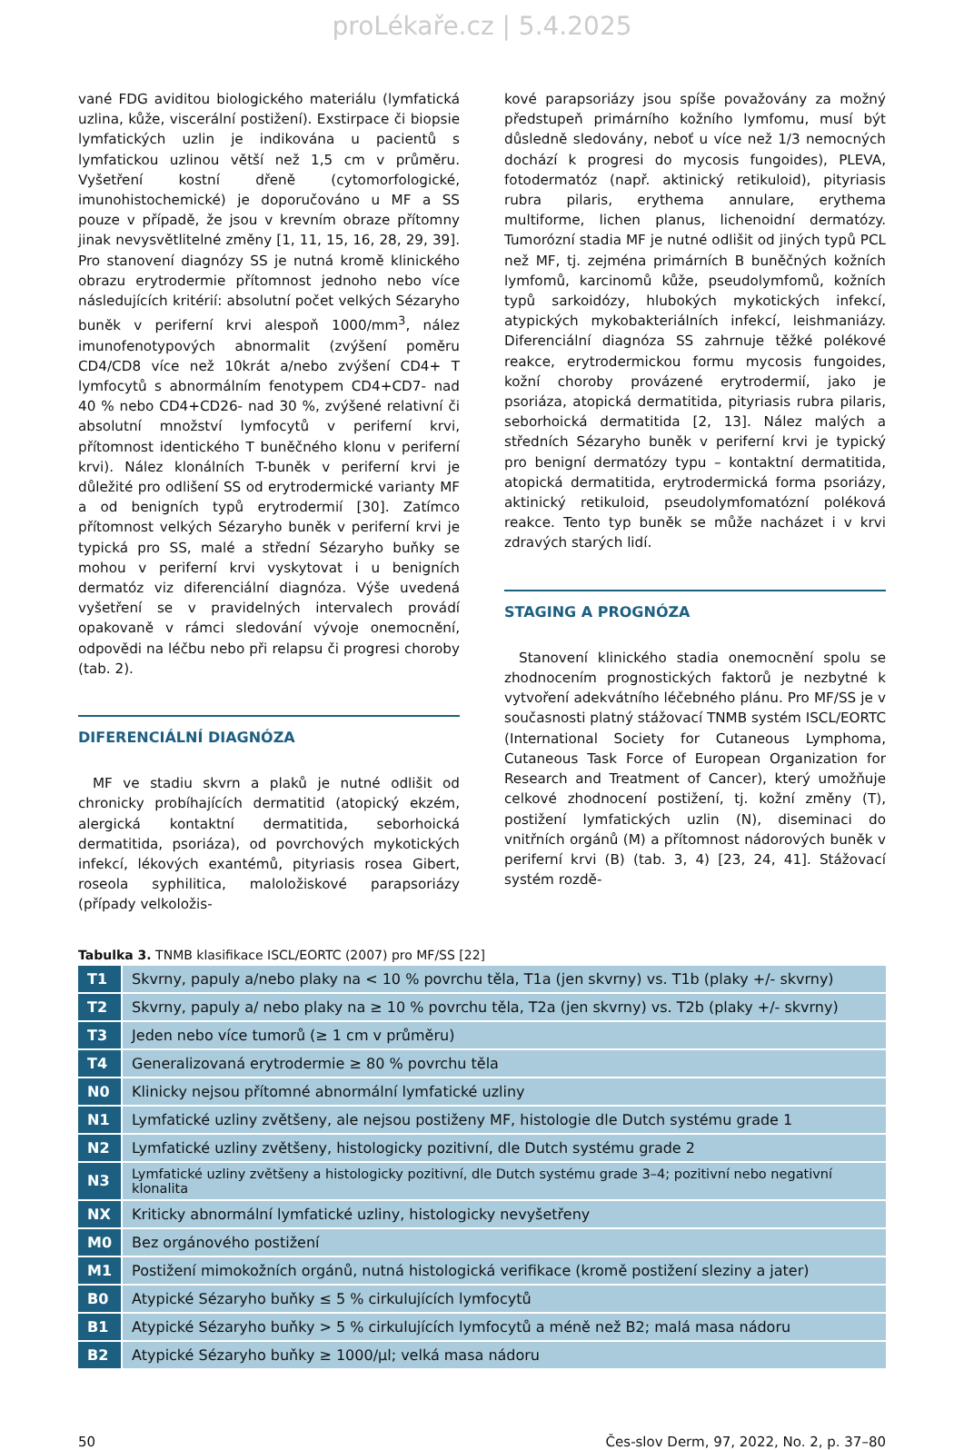proLékaře.cz | 5.4.2025
vané FDG aviditou biologického materiálu (lymfatická uzlina, kůže, viscerální postižení). Exstirpace či biopsie lymfatických uzlin je indikována u pacientů s lymfatickou uzlinou větší než 1,5 cm v průměru. Vyšetření kostní dřeně (cytomorfologické, imunohistochemické) je doporučováno u MF a SS pouze v případě, že jsou v krevním obraze přítomny jinak nevysvětlitelné změny [1, 11, 15, 16, 28, 29, 39]. Pro stanovení diagnózy SS je nutná kromě klinického obrazu erytrodermie přítomnost jednoho nebo více následujících kritérií: absolutní počet velkých Sézaryho buněk v periferní krvi alespoň 1000/mm<sup>3</sup>, nález imunofenotypových abnormalit (zvýšení poměru CD4/CD8 více než 10krát a/nebo zvýšení CD4+ T lymfocytů s abnormálním fenotypem CD4+CD7- nad 40 % nebo CD4+CD26- nad 30 %, zvýšené relativní či absolutní množství lymfocytů v periferní krvi, přítomnost identického T buněčného klonu v periferní krvi). Nález klonálních T-buněk v periferní krvi je důležité pro odlišení SS od erytrodermické varianty MF a od benigních typů erytrodermií [30]. Zatímco přítomnost velkých Sézaryho buněk v periferní krvi je typická pro SS, malé a střední Sézaryho buňky se mohou v periferní krvi vyskytovat i u benigních dermatóz viz diferenciální diagnóza. Výše uvedená vyšetření se v pravidelných intervalech provádí opakovaně v rámci sledování vývoje onemocnění, odpovědi na léčbu nebo při relapsu či progresi choroby (tab. 2).
DIFERENCIÁLNÍ DIAGNÓZA
MF ve stadiu skvrn a plaků je nutné odlišit od chronicky probíhajících dermatitid (atopický ekzém, alergická kontaktní dermatitida, seborhoická dermatitida, psoriáza), od povrchových mykotických infekcí, lékových exantémů, pityriasis rosea Gibert, roseola syphilitica, maloložiskové parapsoriázy (případy velkoložis-
kové parapsoriázy jsou spíše považovány za možný předstupeň primárního kožního lymfomu, musí být důsledně sledovány, neboť u více než 1/3 nemocných dochází k progresi do mycosis fungoides), PLEVA, fotodermatóz (např. aktinický retikuloid), pityriasis rubra pilaris, erythema annulare, erythema multiforme, lichen planus, lichenoidní dermatózy. Tumorózní stadia MF je nutné odlišit od jiných typů PCL než MF, tj. zejména primárních B buněčných kožních lymfomů, karcinomů kůže, pseudolymfomů, kožních typů sarkoidózy, hlubokých mykotických infekcí, atypických mykobakteriálních infekcí, leishmaniázy. Diferenciální diagnóza SS zahrnuje těžké polékové reakce, erytrodermickou formu mycosis fungoides, kožní choroby provázené erytrodermií, jako je psoriáza, atopická dermatitida, pityriasis rubra pilaris, seborhoická dermatitida [2, 13]. Nález malých a středních Sézaryho buněk v periferní krvi je typický pro benigní dermatózy typu – kontaktní dermatitida, atopická dermatitida, erytrodermická forma psoriázy, aktinický retikuloid, pseudolymfomatózní poléková reakce. Tento typ buněk se může nacházet i v krvi zdravých starých lidí.
STAGING A PROGNÓZA
Stanovení klinického stadia onemocnění spolu se zhodnocením prognostických faktorů je nezbytné k vytvoření adekvátního léčebného plánu. Pro MF/SS je v současnosti platný stážovací TNMB systém ISCL/EORTC (International Society for Cutaneous Lymphoma, Cutaneous Task Force of European Organization for Research and Treatment of Cancer), který umožňuje celkové zhodnocení postižení, tj. kožní změny (T), postižení lymfatických uzlin (N), diseminaci do vnitřních orgánů (M) a přítomnost nádorových buněk v periferní krvi (B) (tab. 3, 4) [23, 24, 41]. Stážovací systém rozdě-
Tabulka 3. TNMB klasifikace ISCL/EORTC (2007) pro MF/SS [22]
| T1 | Skvrny, papuly a/nebo plaky na < 10 % povrchu těla, T1a (jen skvrny) vs. T1b (plaky +/- skvrny) |
| T2 | Skvrny, papuly a/ nebo plaky na ≥ 10 % povrchu těla, T2a (jen skvrny) vs. T2b (plaky +/- skvrny) |
| T3 | Jeden nebo více tumorů (≥ 1 cm v průměru) |
| T4 | Generalizovaná erytrodermie ≥ 80 % povrchu těla |
| N0 | Klinicky nejsou přítomné abnormální lymfatické uzliny |
| N1 | Lymfatické uzliny zvětšeny, ale nejsou postiženy MF, histologie dle Dutch systému grade 1 |
| N2 | Lymfatické uzliny zvětšeny, histologicky pozitivní, dle Dutch systému grade 2 |
| N3 | Lymfatické uzliny zvětšeny a histologicky pozitivní, dle Dutch systému grade 3–4; pozitivní nebo negativní klonalita |
| NX | Kriticky abnormální lymfatické uzliny, histologicky nevyšetřeny |
| M0 | Bez orgánového postižení |
| M1 | Postižení mimokožních orgánů, nutná histologická verifikace (kromě postižení sleziny a jater) |
| B0 | Atypické Sézaryho buňky ≤ 5 % cirkulujících lymfocytů |
| B1 | Atypické Sézaryho buňky > 5 % cirkulujících lymfocytů a méně než B2; malá masa nádoru |
| B2 | Atypické Sézaryho buňky ≥ 1000/μl; velká masa nádoru |
50 Čes-slov Derm, 97, 2022, No. 2, p. 37–80